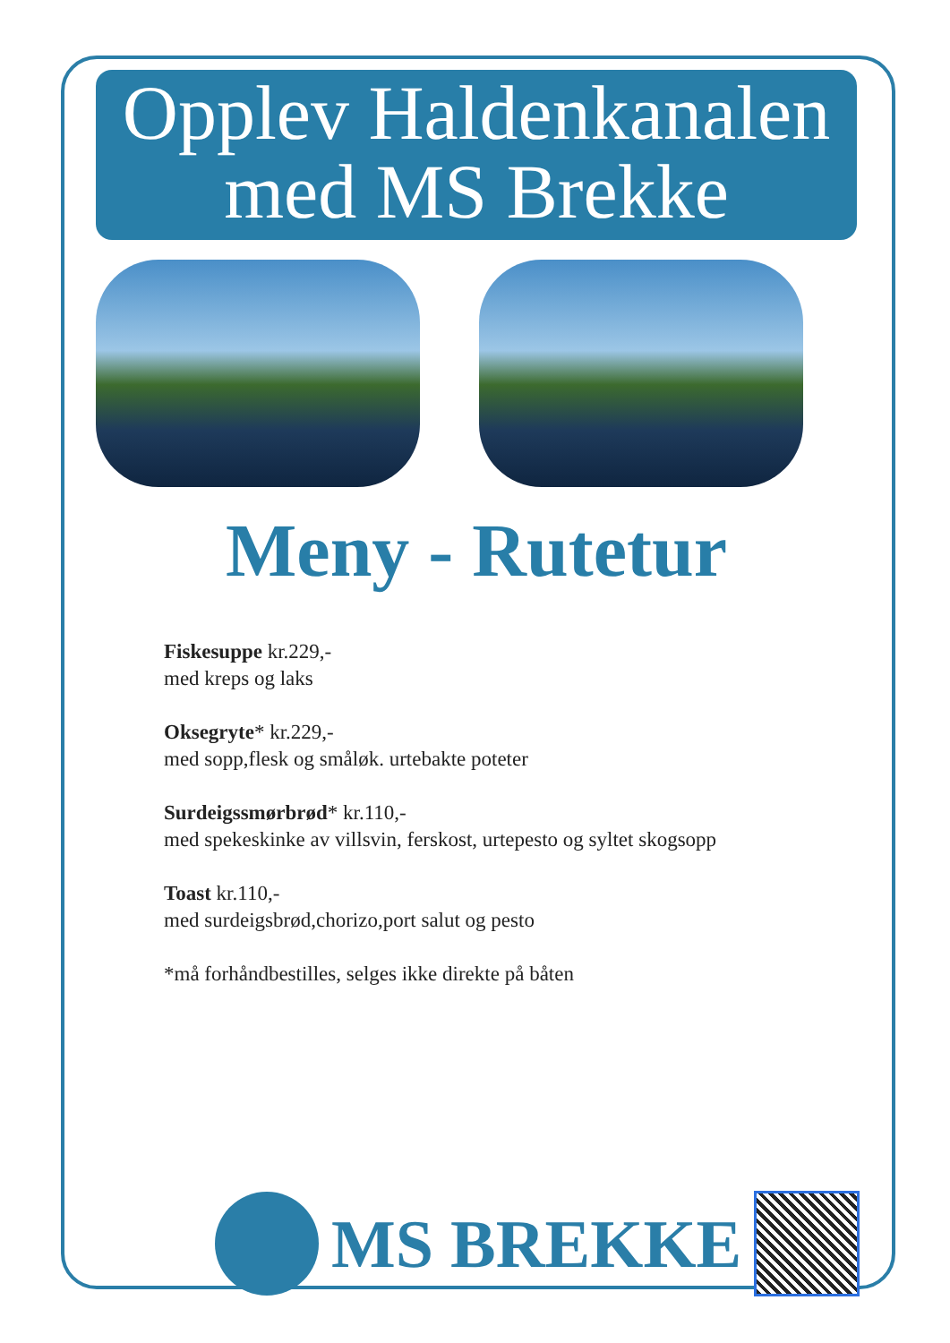Opplev Haldenkanalen
med MS Brekke
Meny - Rutetur
Fiskesuppe kr.229,-
med kreps og laks
Oksegryte* kr.229,-
med sopp,flesk og småløk. urtebakte poteter
Surdeigssmørbrød* kr.110,-
med spekeskinke av villsvin, ferskost, urtepesto og syltet skogsopp
Toast kr.110,-
med surdeigsbrød,chorizo,port salut og pesto
*må forhåndbestilles, selges ikke direkte på båten
MS BREKKE